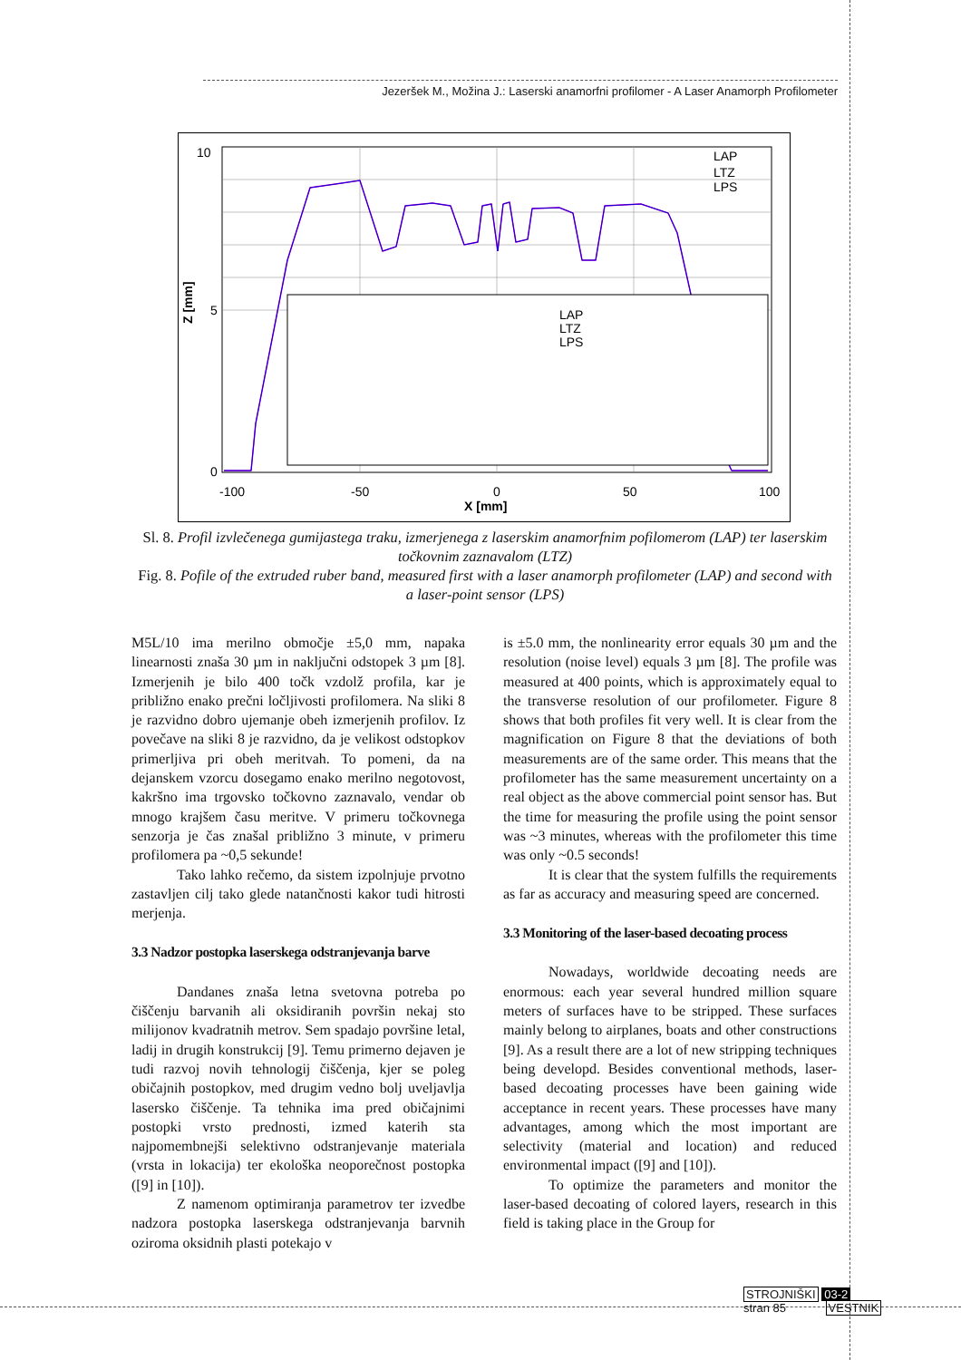Jezeršek M., Možina J.: Laserski anamorfni profilomer - A Laser Anamorph Profilometer
10
5
0
-100
-50
0
50
100
X [mm]
Z [mm]
LAP
LTZ
LPS
LAP
LTZ
LPS
Sl. 8. Profil izvlečenega gumijastega traku, izmerjenega z laserskim anamorfnim pofilomerom (LAP) ter laserskim točkovnim zaznavalom (LTZ)
Fig. 8. Pofile of the extruded ruber band, measured first with a laser anamorph profilometer (LAP) and second with a laser-point sensor (LPS)
M5L/10 ima merilno območje ±5,0 mm, napaka linearnosti znaša 30 µm in naključni odstopek 3 µm [8]. Izmerjenih je bilo 400 točk vzdolž profila, kar je približno enako prečni ločljivosti profilomera. Na sliki 8 je razvidno dobro ujemanje obeh izmerjenih profilov. Iz povečave na sliki 8 je razvidno, da je velikost odstopkov primerljiva pri obeh meritvah. To pomeni, da na dejanskem vzorcu dosegamo enako merilno negotovost, kakršno ima trgovsko točkovno zaznavalo, vendar ob mnogo krajšem času meritve. V primeru točkovnega senzorja je čas znašal približno 3 minute, v primeru profilomera pa ~0,5 sekunde!
Tako lahko rečemo, da sistem izpolnjuje prvotno zastavljen cilj tako glede natančnosti kakor tudi hitrosti merjenja.
3.3 Nadzor postopka laserskega odstranjevanja barve
Dandanes znaša letna svetovna potreba po čiščenju barvanih ali oksidiranih površin nekaj sto milijonov kvadratnih metrov. Sem spadajo površine letal, ladij in drugih konstrukcij [9]. Temu primerno dejaven je tudi razvoj novih tehnologij čiščenja, kjer se poleg običajnih postopkov, med drugim vedno bolj uveljavlja lasersko čiščenje. Ta tehnika ima pred običajnimi postopki vrsto prednosti, izmed katerih sta najpomembnejši selektivno odstranjevanje materiala (vrsta in lokacija) ter ekološka neoporečnost postopka ([9] in [10]).
Z namenom optimiranja parametrov ter izvedbe nadzora postopka laserskega odstranjevanja barvnih oziroma oksidnih plasti potekajo v
is ±5.0 mm, the nonlinearity error equals 30 µm and the resolution (noise level) equals 3 µm [8]. The profile was measured at 400 points, which is approximately equal to the transverse resolution of our profilometer. Figure 8 shows that both profiles fit very well. It is clear from the magnification on Figure 8 that the deviations of both measurements are of the same order. This means that the profilometer has the same measurement uncertainty on a real object as the above commercial point sensor has. But the time for measuring the profile using the point sensor was ~3 minutes, whereas with the profilometer this time was only ~0.5 seconds!
It is clear that the system fulfills the requirements as far as accuracy and measuring speed are concerned.
3.3 Monitoring of the laser-based decoating process
Nowadays, worldwide decoating needs are enormous: each year several hundred million square meters of surfaces have to be stripped. These surfaces mainly belong to airplanes, boats and other constructions [9]. As a result there are a lot of new stripping techniques being developd. Besides conventional methods, laser-based decoating processes have been gaining wide acceptance in recent years. These processes have many advantages, among which the most important are selectivity (material and location) and reduced environmental impact ([9] and [10]).
To optimize the parameters and monitor the laser-based decoating of colored layers, research in this field is taking place in the Group for
STROJNIŠKI 03-2
stran 85 VESTNIK